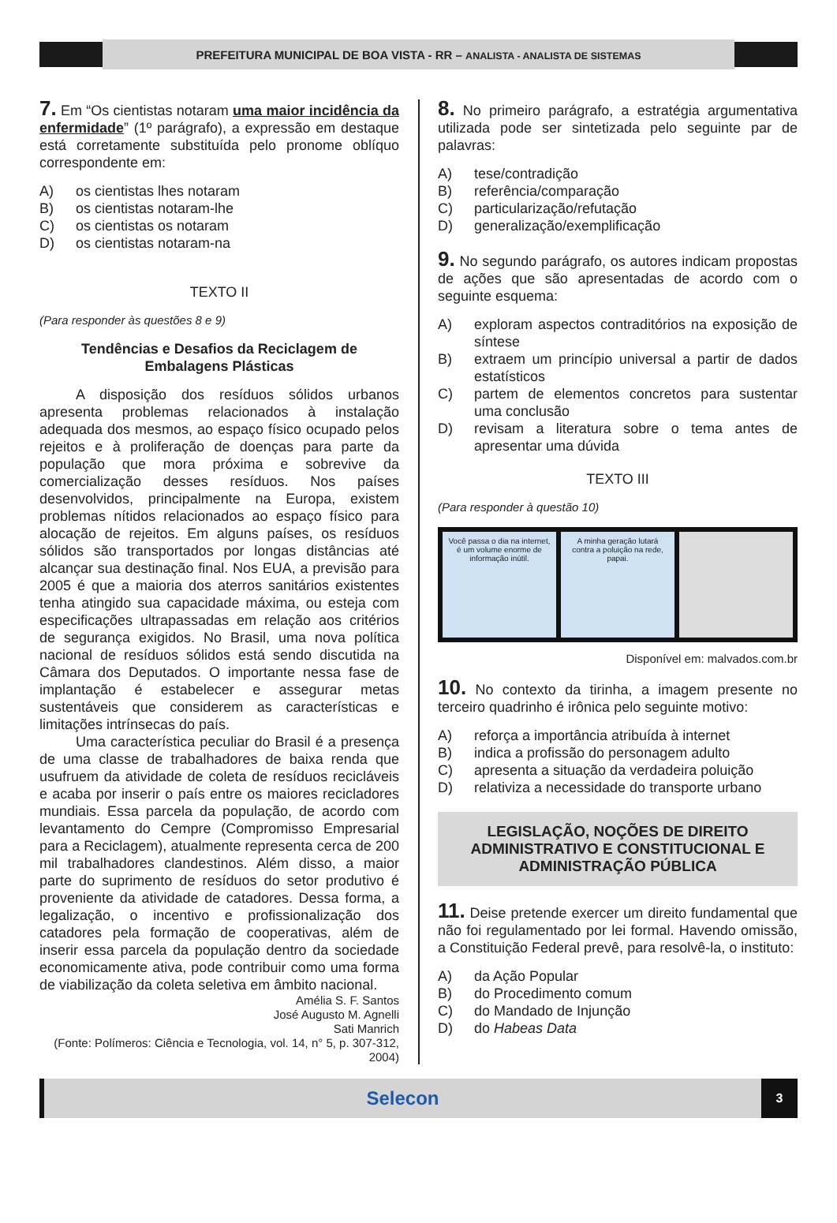PREFEITURA MUNICIPAL DE BOA VISTA - RR – ANALISTA - ANALISTA DE SISTEMAS
7. Em “Os cientistas notaram uma maior incidência da enfermidade” (1º parágrafo), a expressão em destaque está corretamente substituída pelo pronome oblíquo correspondente em:
A) os cientistas lhes notaram
B) os cientistas notaram-lhe
C) os cientistas os notaram
D) os cientistas notaram-na
TEXTO II
(Para responder às questões 8 e 9)
Tendências e Desafios da Reciclagem de Embalagens Plásticas
A disposição dos resíduos sólidos urbanos apresenta problemas relacionados à instalação adequada dos mesmos, ao espaço físico ocupado pelos rejeitos e à proliferação de doenças para parte da população que mora próxima e sobrevive da comercialização desses resíduos. Nos países desenvolvidos, principalmente na Europa, existem problemas nítidos relacionados ao espaço físico para alocação de rejeitos. Em alguns países, os resíduos sólidos são transportados por longas distâncias até alcançar sua destinação final. Nos EUA, a previsão para 2005 é que a maioria dos aterros sanitários existentes tenha atingido sua capacidade máxima, ou esteja com especificações ultrapassadas em relação aos critérios de segurança exigidos. No Brasil, uma nova política nacional de resíduos sólidos está sendo discutida na Câmara dos Deputados. O importante nessa fase de implantação é estabelecer e assegurar metas sustentáveis que considerem as características e limitações intrínsecas do país.
Uma característica peculiar do Brasil é a presença de uma classe de trabalhadores de baixa renda que usufruem da atividade de coleta de resíduos recicláveis e acaba por inserir o país entre os maiores recicladores mundiais. Essa parcela da população, de acordo com levantamento do Cempre (Compromisso Empresarial para a Reciclagem), atualmente representa cerca de 200 mil trabalhadores clandestinos. Além disso, a maior parte do suprimento de resíduos do setor produtivo é proveniente da atividade de catadores. Dessa forma, a legalização, o incentivo e profissionalização dos catadores pela formação de cooperativas, além de inserir essa parcela da população dentro da sociedade economicamente ativa, pode contribuir como uma forma de viabilização da coleta seletiva em âmbito nacional.
Amélia S. F. Santos
José Augusto M. Agnelli
Sati Manrich
(Fonte: Polímeros: Ciência e Tecnologia, vol. 14, n° 5, p. 307-312, 2004)
8. No primeiro parágrafo, a estratégia argumentativa utilizada pode ser sintetizada pelo seguinte par de palavras:
A) tese/contradição
B) referência/comparação
C) particularização/refutação
D) generalização/exemplificação
9. No segundo parágrafo, os autores indicam propostas de ações que são apresentadas de acordo com o seguinte esquema:
A) exploram aspectos contraditórios na exposição de síntese
B) extraem um princípio universal a partir de dados estatísticos
C) partem de elementos concretos para sustentar uma conclusão
D) revisam a literatura sobre o tema antes de apresentar uma dúvida
TEXTO III
(Para responder à questão 10)
Você passa o dia na internet, é um volume enorme de informação inútil.
A minha geração lutará contra a poluição na rede, papai.
Disponível em: malvados.com.br
10. No contexto da tirinha, a imagem presente no terceiro quadrinho é irônica pelo seguinte motivo:
A) reforça a importância atribuída à internet
B) indica a profissão do personagem adulto
C) apresenta a situação da verdadeira poluição
D) relativiza a necessidade do transporte urbano
LEGISLAÇÃO, NOÇÕES DE DIREITO ADMINISTRATIVO E CONSTITUCIONAL E ADMINISTRAÇÃO PÚBLICA
11. Deise pretende exercer um direito fundamental que não foi regulamentado por lei formal. Havendo omissão, a Constituição Federal prevê, para resolvê-la, o instituto:
A) da Ação Popular
B) do Procedimento comum
C) do Mandado de Injunção
D) do Habeas Data
Selecon
3